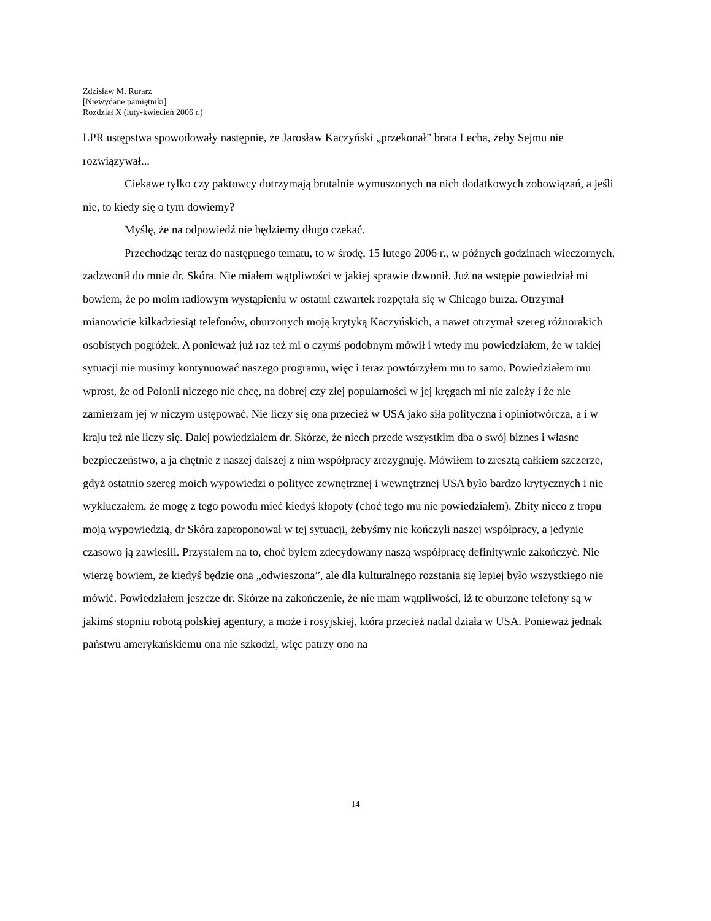Zdzisław M. Rurarz
[Niewydane pamiętniki]
Rozdział X (luty-kwiecień 2006 r.)
LPR ustępstwa spowodowały następnie, że Jarosław Kaczyński „przekonał” brata Lecha, żeby Sejmu nie rozwiązywał...
Ciekawe tylko czy paktowcy dotrzymają brutalnie wymuszonych na nich dodatkowych zobowiązań, a jeśli nie, to kiedy się o tym dowiemy?
Myślę, że na odpowiedź nie będziemy długo czekać.
Przechodząc teraz do następnego tematu, to w środę, 15 lutego 2006 r., w późnych godzinach wieczornych, zadzwonił do mnie dr. Skóra. Nie miałem wątpliwości w jakiej sprawie dzwonił. Już na wstępie powiedział mi bowiem, że po moim radiowym wystąpieniu w ostatni czwartek rozpętała się w Chicago burza. Otrzymał mianowicie kilkadziesiąt telefonów, oburzonych moją krytyką Kaczyńskich, a nawet otrzymał szereg różnorakich osobistych pogróżek. A ponieważ już raz też mi o czymś podobnym mówił i wtedy mu powiedziałem, że w takiej sytuacji nie musimy kontynuować naszego programu, więc i teraz powtórzyłem mu to samo. Powiedziałem mu wprost, że od Polonii niczego nie chcę, na dobrej czy złej popularności w jej kręgach mi nie zależy i że nie zamierzam jej w niczym ustępować. Nie liczy się ona przecież w USA jako siła polityczna i opiniotwórcza, a i w kraju też nie liczy się. Dalej powiedziałem dr. Skórze, że niech przede wszystkim dba o swój biznes i własne bezpieczeństwo, a ja chętnie z naszej dalszej z nim współpracy zrezygnuję. Mówiłem to zresztą całkiem szczerze, gdyż ostatnio szereg moich wypowiedzi o polityce zewnętrznej i wewnętrznej USA było bardzo krytycznych i nie wykluczałem, że mogę z tego powodu mieć kiedyś kłopoty (choć tego mu nie powiedziałem). Zbity nieco z tropu moją wypowiedzią, dr Skóra zaproponował w tej sytuacji, żebyśmy nie kończyli naszej współpracy, a jedynie czasowo ją zawiesili. Przystałem na to, choć byłem zdecydowany naszą współpracę definitywnie zakończyć. Nie wierzę bowiem, że kiedyś będzie ona „odwieszona”, ale dla kulturalnego rozstania się lepiej było wszystkiego nie mówić. Powiedziałem jeszcze dr. Skórze na zakończenie, że nie mam wątpliwości, iż te oburzone telefony są w jakimś stopniu robotą polskiej agentury, a może i rosyjskiej, która przecież nadal działa w USA. Ponieważ jednak państwu amerykańskiemu ona nie szkodzi, więc patrzy ono na
14